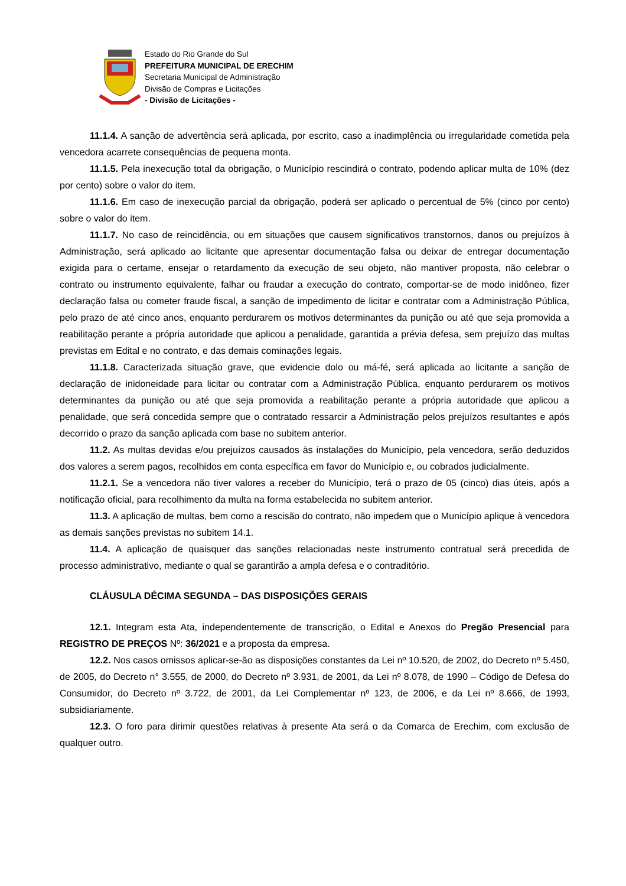Estado do Rio Grande do Sul
PREFEITURA MUNICIPAL DE ERECHIM
Secretaria Municipal de Administração
Divisão de Compras e Licitações
- Divisão de Licitações -
11.1.4. A sanção de advertência será aplicada, por escrito, caso a inadimplência ou irregularidade cometida pela vencedora acarrete consequências de pequena monta.
11.1.5. Pela inexecução total da obrigação, o Município rescindirá o contrato, podendo aplicar multa de 10% (dez por cento) sobre o valor do item.
11.1.6. Em caso de inexecução parcial da obrigação, poderá ser aplicado o percentual de 5% (cinco por cento) sobre o valor do item.
11.1.7. No caso de reincidência, ou em situações que causem significativos transtornos, danos ou prejuízos à Administração, será aplicado ao licitante que apresentar documentação falsa ou deixar de entregar documentação exigida para o certame, ensejar o retardamento da execução de seu objeto, não mantiver proposta, não celebrar o contrato ou instrumento equivalente, falhar ou fraudar a execução do contrato, comportar-se de modo inidôneo, fizer declaração falsa ou cometer fraude fiscal, a sanção de impedimento de licitar e contratar com a Administração Pública, pelo prazo de até cinco anos, enquanto perdurarem os motivos determinantes da punição ou até que seja promovida a reabilitação perante a própria autoridade que aplicou a penalidade, garantida a prévia defesa, sem prejuízo das multas previstas em Edital e no contrato, e das demais cominações legais.
11.1.8. Caracterizada situação grave, que evidencie dolo ou má-fé, será aplicada ao licitante a sanção de declaração de inidoneidade para licitar ou contratar com a Administração Pública, enquanto perdurarem os motivos determinantes da punição ou até que seja promovida a reabilitação perante a própria autoridade que aplicou a penalidade, que será concedida sempre que o contratado ressarcir a Administração pelos prejuízos resultantes e após decorrido o prazo da sanção aplicada com base no subitem anterior.
11.2. As multas devidas e/ou prejuízos causados às instalações do Município, pela vencedora, serão deduzidos dos valores a serem pagos, recolhidos em conta específica em favor do Município e, ou cobrados judicialmente.
11.2.1. Se a vencedora não tiver valores a receber do Município, terá o prazo de 05 (cinco) dias úteis, após a notificação oficial, para recolhimento da multa na forma estabelecida no subitem anterior.
11.3. A aplicação de multas, bem como a rescisão do contrato, não impedem que o Município aplique à vencedora as demais sanções previstas no subitem 14.1.
11.4. A aplicação de quaisquer das sanções relacionadas neste instrumento contratual será precedida de processo administrativo, mediante o qual se garantirão a ampla defesa e o contraditório.
CLÁUSULA DÉCIMA SEGUNDA – DAS DISPOSIÇÕES GERAIS
12.1. Integram esta Ata, independentemente de transcrição, o Edital e Anexos do Pregão Presencial para REGISTRO DE PREÇOS Nº: 36/2021 e a proposta da empresa.
12.2. Nos casos omissos aplicar-se-ão as disposições constantes da Lei nº 10.520, de 2002, do Decreto nº 5.450, de 2005, do Decreto n° 3.555, de 2000, do Decreto nº 3.931, de 2001, da Lei nº 8.078, de 1990 – Código de Defesa do Consumidor, do Decreto nº 3.722, de 2001, da Lei Complementar nº 123, de 2006, e da Lei nº 8.666, de 1993, subsidiariamente.
12.3. O foro para dirimir questões relativas à presente Ata será o da Comarca de Erechim, com exclusão de qualquer outro.